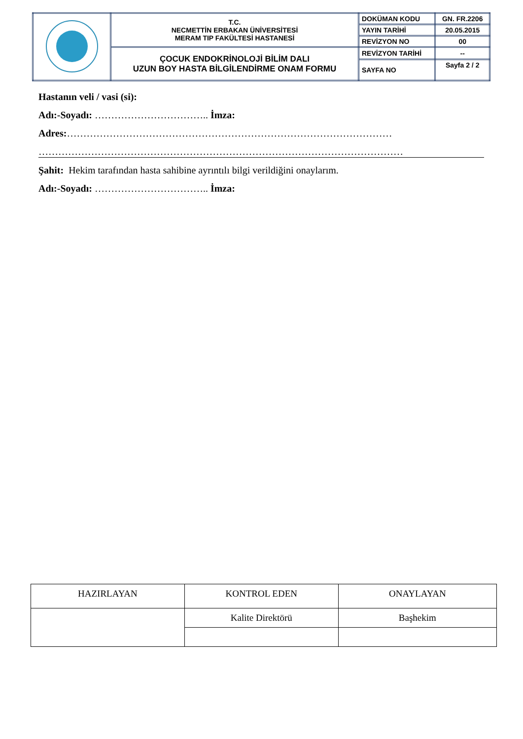| | T.C. NECMETTİN ERBAKAN ÜNİVERSİTESİ MERAM TIP FAKÜLTESİ HASTANESİ | DOKÜMAN KODU | GN. FR.2206 |
| | | YAYIN TARİHİ | 20.05.2015 |
| | | REVİZYON NO | 00 |
| | ÇOCUK ENDOKRİNOLOJİ BİLİM DALI UZUN BOY HASTA BİLGİLENDİRME ONAM FORMU | REVİZYON TARİHİ | -- |
| | | SAYFA NO | Sayfa 2 / 2 |
Hastanın veli / vasi (si):
Adı:-Soyadı: …………………………….. İmza:
Adres:………………………………………………………………………………………
…………………………………………………………………………………………………
Şahit: Hekim tarafından hasta sahibine ayrıntılı bilgi verildiğini onaylarım.
Adı:-Soyadı: …………………………….. İmza:
| HAZIRLAYAN | KONTROL EDEN | ONAYLAYAN |
| | Kalite Direktörü | Başhekim |